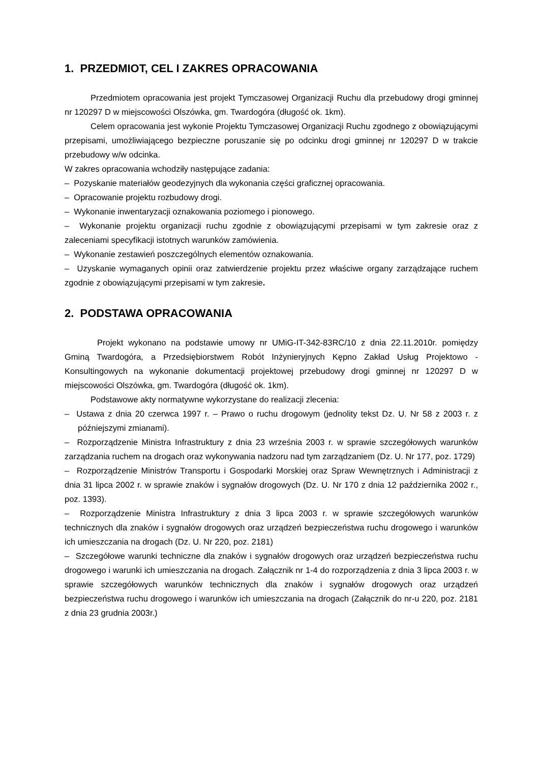1. PRZEDMIOT, CEL I ZAKRES OPRACOWANIA
Przedmiotem opracowania jest projekt Tymczasowej Organizacji Ruchu dla przebudowy drogi gminnej nr 120297 D w miejscowości Olszówka, gm. Twardogóra (długość ok. 1km).
Celem opracowania jest wykonie Projektu Tymczasowej Organizacji Ruchu zgodnego z obowiązującymi przepisami, umożliwiającego bezpieczne poruszanie się po odcinku drogi gminnej nr 120297 D w trakcie przebudowy w/w odcinka.
W zakres opracowania wchodziły następujące zadania:
– Pozyskanie materiałów geodezyjnych dla wykonania części graficznej opracowania.
– Opracowanie projektu rozbudowy drogi.
– Wykonanie inwentaryzacji oznakowania poziomego i pionowego.
– Wykonanie projektu organizacji ruchu zgodnie z obowiązującymi przepisami w tym zakresie oraz z zaleceniami specyfikacji istotnych warunków zamówienia.
– Wykonanie zestawień poszczególnych elementów oznakowania.
– Uzyskanie wymaganych opinii oraz zatwierdzenie projektu przez właściwe organy zarządzające ruchem zgodnie z obowiązującymi przepisami w tym zakresie.
2. PODSTAWA OPRACOWANIA
Projekt wykonano na podstawie umowy nr UMiG-IT-342-83RC/10 z dnia 22.11.2010r. pomiędzy Gminą Twardogóra, a Przedsiębiorstwem Robót Inżynieryjnych Kępno Zakład Usług Projektowo - Konsultingowych na wykonanie dokumentacji projektowej przebudowy drogi gminnej nr 120297 D w miejscowości Olszówka, gm. Twardogóra (długość ok. 1km).
Podstawowe akty normatywne wykorzystane do realizacji zlecenia:
– Ustawa z dnia 20 czerwca 1997 r. – Prawo o ruchu drogowym (jednolity tekst Dz. U. Nr 58 z 2003 r. z późniejszymi zmianami).
– Rozporządzenie Ministra Infrastruktury z dnia 23 września 2003 r. w sprawie szczegółowych warunków zarządzania ruchem na drogach oraz wykonywania nadzoru nad tym zarządzaniem (Dz. U. Nr 177, poz. 1729)
– Rozporządzenie Ministrów Transportu i Gospodarki Morskiej oraz Spraw Wewnętrznych i Administracji z dnia 31 lipca 2002 r. w sprawie znaków i sygnałów drogowych (Dz. U. Nr 170 z dnia 12 października 2002 r., poz. 1393).
– Rozporządzenie Ministra Infrastruktury z dnia 3 lipca 2003 r. w sprawie szczegółowych warunków technicznych dla znaków i sygnałów drogowych oraz urządzeń bezpieczeństwa ruchu drogowego i warunków ich umieszczania na drogach (Dz. U. Nr 220, poz. 2181)
– Szczegółowe warunki techniczne dla znaków i sygnałów drogowych oraz urządzeń bezpieczeństwa ruchu drogowego i warunki ich umieszczania na drogach. Załącznik nr 1-4 do rozporządzenia z dnia 3 lipca 2003 r. w sprawie szczegółowych warunków technicznych dla znaków i sygnałów drogowych oraz urządzeń bezpieczeństwa ruchu drogowego i warunków ich umieszczania na drogach (Załącznik do nr-u 220, poz. 2181 z dnia 23 grudnia 2003r.)